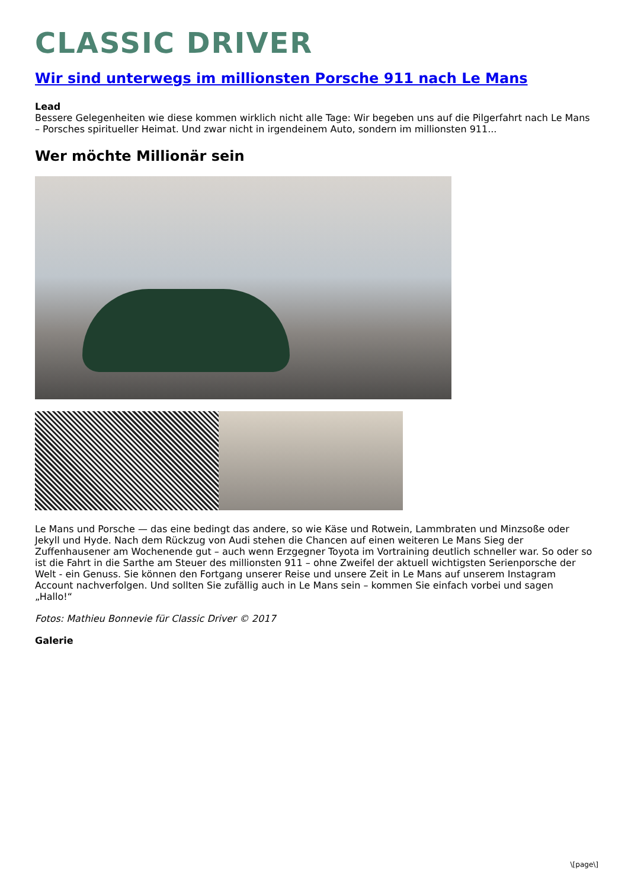CLASSIC DRIVER
Wir sind unterwegs im millionsten Porsche 911 nach Le Mans
Lead
Bessere Gelegenheiten wie diese kommen wirklich nicht alle Tage: Wir begeben uns auf die Pilgerfahrt nach Le Mans – Porsches spiritueller Heimat. Und zwar nicht in irgendeinem Auto, sondern im millionsten 911...
Wer möchte Millionär sein
Le Mans und Porsche — das eine bedingt das andere, so wie Käse und Rotwein, Lammbraten und Minzsoße oder Jekyll und Hyde. Nach dem Rückzug von Audi stehen die Chancen auf einen weiteren Le Mans Sieg der Zuffenhausener am Wochenende gut – auch wenn Erzgegner Toyota im Vortraining deutlich schneller war. So oder so ist die Fahrt in die Sarthe am Steuer des millionsten 911 – ohne Zweifel der aktuell wichtigsten Serienporsche der Welt - ein Genuss. Sie können den Fortgang unserer Reise und unsere Zeit in Le Mans auf unserem Instagram Account nachverfolgen. Und sollten Sie zufällig auch in Le Mans sein – kommen Sie einfach vorbei und sagen „Hallo!“
Fotos: Mathieu Bonnevie für Classic Driver © 2017
Galerie
\[page\]